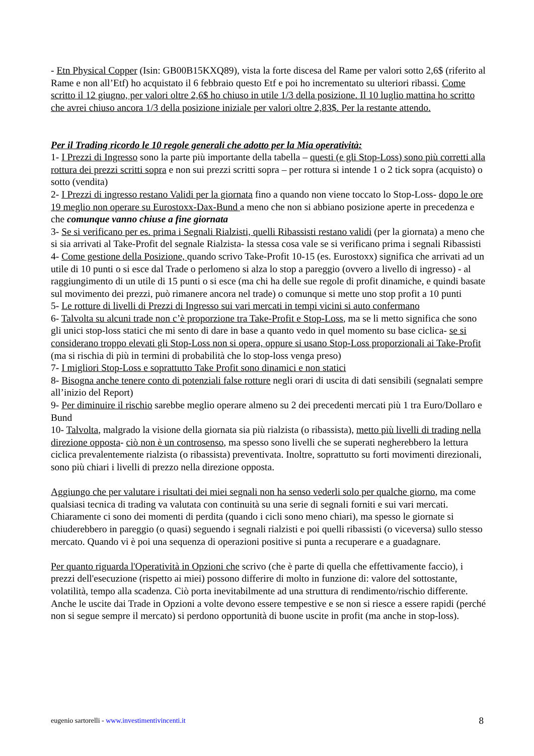- Etn Physical Copper (Isin: GB00B15KXQ89), vista la forte discesa del Rame per valori sotto 2,6$ (riferito al Rame e non all’Etf) ho acquistato il 6 febbraio questo Etf e poi ho incrementato su ulteriori ribassi. Come scritto il 12 giugno, per valori oltre 2,6$ ho chiuso in utile 1/3 della posizione. Il 10 luglio mattina ho scritto che avrei chiuso ancora 1/3 della posizione iniziale per valori oltre 2,83$. Per la restante attendo.
Per il Trading ricordo le 10 regole generali che adotto per la Mia operatività:
1- I Prezzi di Ingresso sono la parte più importante della tabella – questi (e gli Stop-Loss) sono più corretti alla rottura dei prezzi scritti sopra e non sui prezzi scritti sopra – per rottura si intende 1 o 2 tick sopra (acquisto) o sotto (vendita)
2- I Prezzi di ingresso restano Validi per la giornata fino a quando non viene toccato lo Stop-Loss- dopo le ore 19 meglio non operare su Eurostoxx-Dax-Bund a meno che non si abbiano posizione aperte in precedenza e che comunque vanno chiuse a fine giornata
3- Se si verificano per es. prima i Segnali Rialzisti, quelli Ribassisti restano validi (per la giornata) a meno che si sia arrivati al Take-Profit del segnale Rialzista- la stessa cosa vale se si verificano prima i segnali Ribassisti
4- Come gestione della Posizione, quando scrivo Take-Profit 10-15 (es. Eurostoxx) significa che arrivati ad un utile di 10 punti o si esce dal Trade o perlomeno si alza lo stop a pareggio (ovvero a livello di ingresso) - al raggiungimento di un utile di 15 punti o si esce (ma chi ha delle sue regole di profit dinamiche, e quindi basate sul movimento dei prezzi, può rimanere ancora nel trade) o comunque si mette uno stop profit a 10 punti
5- Le rotture di livelli di Prezzi di Ingresso sui vari mercati in tempi vicini si auto confermano
6- Talvolta su alcuni trade non c’è proporzione tra Take-Profit e Stop-Loss, ma se li metto significa che sono gli unici stop-loss statici che mi sento di dare in base a quanto vedo in quel momento su base ciclica- se si considerano troppo elevati gli Stop-Loss non si opera, oppure si usano Stop-Loss proporzionali ai Take-Profit (ma si rischia di più in termini di probabilità che lo stop-loss venga preso)
7- I migliori Stop-Loss e soprattutto Take Profit sono dinamici e non statici
8- Bisogna anche tenere conto di potenziali false rotture negli orari di uscita di dati sensibili (segnalati sempre all’inizio del Report)
9- Per diminuire il rischio sarebbe meglio operare almeno su 2 dei precedenti mercati più 1 tra Euro/Dollaro e Bund
10- Talvolta, malgrado la visione della giornata sia più rialzista (o ribassista), metto più livelli di trading nella direzione opposta- ciò non è un controsenso, ma spesso sono livelli che se superati negherebbero la lettura ciclica prevalentemente rialzista (o ribassista) preventivata. Inoltre, soprattutto su forti movimenti direzionali, sono più chiari i livelli di prezzo nella direzione opposta.
Aggiungo che per valutare i risultati dei miei segnali non ha senso vederli solo per qualche giorno, ma come qualsiasi tecnica di trading va valutata con continuità su una serie di segnali forniti e sui vari mercati. Chiaramente ci sono dei momenti di perdita (quando i cicli sono meno chiari), ma spesso le giornate si chiuderebbero in pareggio (o quasi) seguendo i segnali rialzisti e poi quelli ribassisti (o viceversa) sullo stesso mercato. Quando vi è poi una sequenza di operazioni positive si punta a recuperare e a guadagnare.
Per quanto riguarda l'Operatività in Opzioni che scrivo (che è parte di quella che effettivamente faccio), i prezzi dell'esecuzione (rispetto ai miei) possono differire di molto in funzione di: valore del sottostante, volatilità, tempo alla scadenza. Ciò porta inevitabilmente ad una struttura di rendimento/rischio differente. Anche le uscite dai Trade in Opzioni a volte devono essere tempestive e se non si riesce a essere rapidi (perché non si segue sempre il mercato) si perdono opportunità di buone uscite in profit (ma anche in stop-loss).
eugenio sartorelli - www.investimentivincenti.it 8